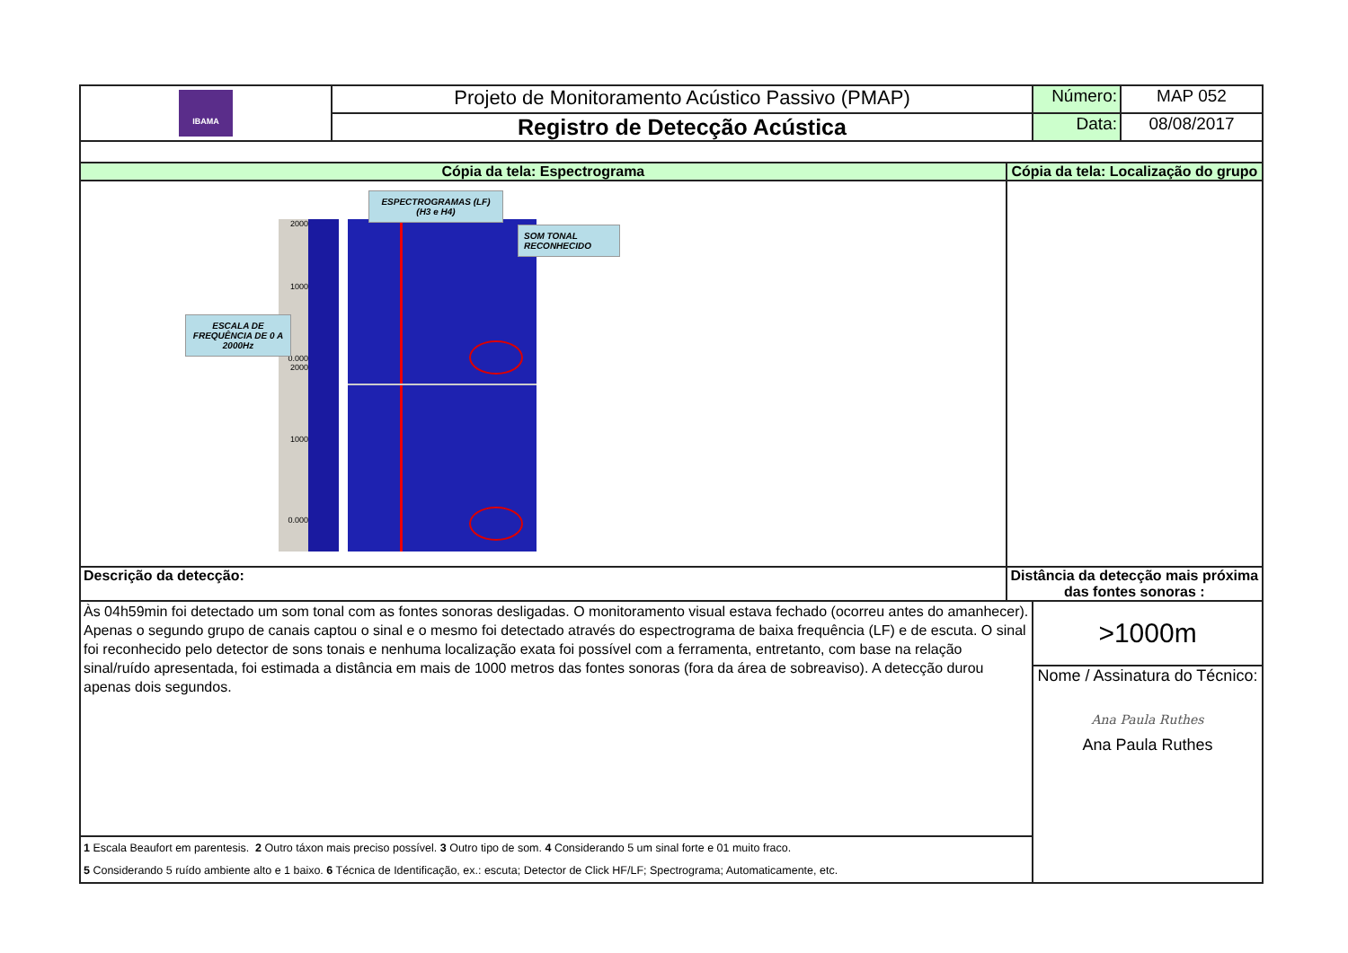| IBAMA | Projeto de Monitoramento Acústico Passivo (PMAP) | | Número: | MAP 052 |
| | Registro de Detecção Acústica | | Data: | 08/08/2017 |
| Cópia da tela: Espectrograma | | Cópia da tela: Localização do grupo | | |
| 2000 1000 0.000 2000 1000 0.000 ESPECTROGRAMAS (LF) (H3 e H4) SOM TONAL RECONHECIDO ESCALA DE FREQUÊNCIA DE 0 A 2000Hz | | | | |
| Descrição da detecção: | | Distância da detecção mais próxima das fontes sonoras : | | |
| Às 04h59min foi detectado um som tonal com as fontes sonoras desligadas. O monitoramento visual estava fechado (ocorreu antes do amanhecer). Apenas o segundo grupo de canais captou o sinal e o mesmo foi detectado através do espectrograma de baixa frequência (LF) e de escuta. O sinal foi reconhecido pelo detector de sons tonais e nenhuma localização exata foi possível com a ferramenta, entretanto, com base na relação sinal/ruído apresentada, foi estimada a distância em mais de 1000 metros das fontes sonoras (fora da área de sobreaviso). A detecção durou apenas dois segundos. | | | >1000m | |
| | | | Nome / Assinatura do Técnico: Ana Paula Ruthes Ana Paula Ruthes | |
| 1 Escala Beaufort em parentesis. 2 Outro táxon mais preciso possível. 3 Outro tipo de som. 4 Considerando 5 um sinal forte e 01 muito fraco. 5 Considerando 5 ruído ambiente alto e 1 baixo. 6 Técnica de Identificação, ex.: escuta; Detector de Click HF/LF; Spectrograma; Automaticamente, etc. | | | | |